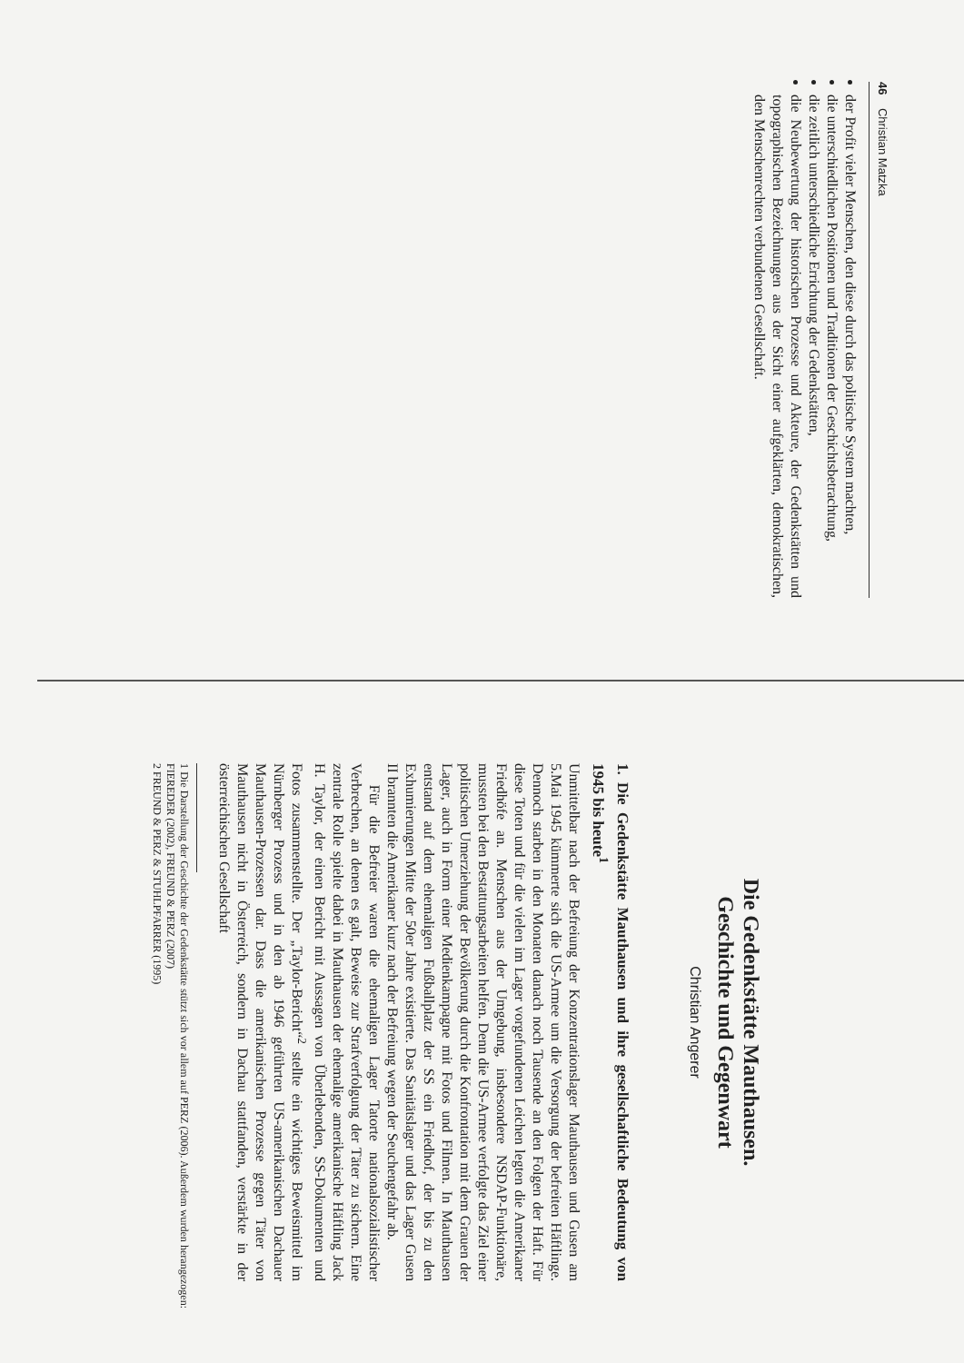46 Christian Matzka
der Profit vieler Menschen, den diese durch das politische System machten,
die unterschiedlichen Positionen und Traditionen der Geschichtsbetrachtung,
die zeitlich unterschiedliche Errichtung der Gedenkstätten,
die Neubewertung der historischen Prozesse und Akteure, der Gedenkstätten und topographischen Bezeichnungen aus der Sicht einer aufgeklärten, demokratischen, den Menschenrechten verbundenen Gesellschaft.
Die Gedenkstätte Mauthausen.
Geschichte und Gegenwart
Christian Angerer
1. Die Gedenkstätte Mauthausen und ihre gesellschaftliche Bedeutung von 1945 bis heute<sup>1</sup>
Unmittelbar nach der Befreiung der Konzentrationslager Mauthausen und Gusen am 5.Mai 1945 kümmerte sich die US-Armee um die Versorgung der befreiten Häftlinge. Dennoch starben in den Monaten danach noch Tausende an den Folgen der Haft. Für diese Toten und für die vielen im Lager vorgefundenen Leichen legten die Amerikaner Friedhöfe an. Menschen aus der Umgebung, insbesondere NSDAP-Funktionäre, mussten bei den Bestattungsarbeiten helfen. Denn die US-Armee verfolgte das Ziel einer politischen Umerziehung der Bevölkerung durch die Konfrontation mit dem Grauen der Lager, auch in Form einer Medienkampagne mit Fotos und Filmen. In Mauthausen entstand auf dem ehemaligen Fußballplatz der SS ein Friedhof, der bis zu den Exhumierungen Mitte der 50er Jahre existierte. Das Sanitätslager und das Lager Gusen II brannten die Amerikaner kurz nach der Befreiung wegen der Seuchengefahr ab.
Für die Befreier waren die ehemaligen Lager Tatorte nationalsozialistischer Verbrechen, an denen es galt, Beweise zur Strafverfolgung der Täter zu sichern. Eine zentrale Rolle spielte dabei in Mauthausen der ehemalige amerikanische Häftling Jack H. Taylor, der einen Bericht mit Aussagen von Überlebenden, SS-Dokumenten und Fotos zusammenstellte. Der „Taylor-Bericht“<sup>2</sup> stellte ein wichtiges Beweismittel im Nürnberger Prozess und in den ab 1946 geführten US-amerikanischen Dachauer Mauthausen-Prozessen dar. Dass die amerikanischen Prozesse gegen Täter von Mauthausen nicht in Österreich, sondern in Dachau stattfanden, verstärkte in der österreichischen Gesellschaft
1 Die Darstellung der Geschichte der Gedenkstätte stützt sich vor allem auf PERZ (2006). Außerdem wurden herangezogen: FIEREDER (2002), FREUND & PERZ (2007)
2 FREUND & PERZ & STUHLPFARRER (1995)